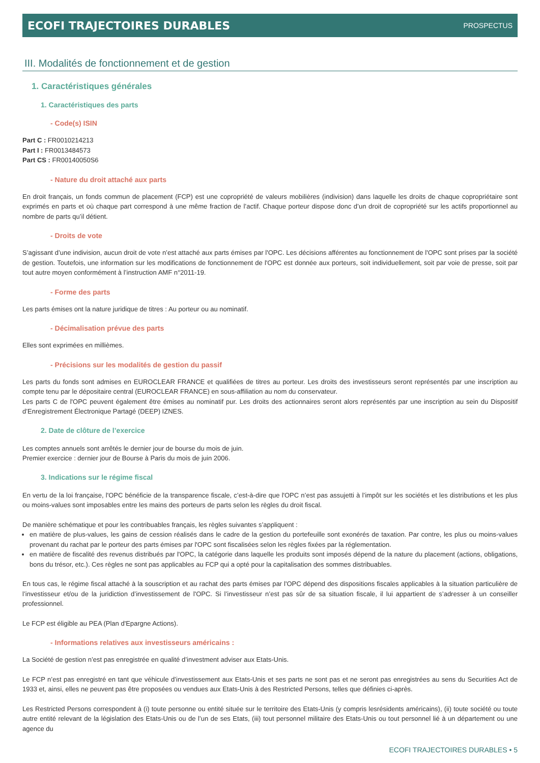ECOFI TRAJECTOIRES DURABLES PROSPECTUS
III. Modalités de fonctionnement et de gestion
1. Caractéristiques générales
1. Caractéristiques des parts
- Code(s) ISIN
Part C : FR0010214213
Part I : FR0013484573
Part CS : FR00140050S6
- Nature du droit attaché aux parts
En droit français, un fonds commun de placement (FCP) est une copropriété de valeurs mobilières (indivision) dans laquelle les droits de chaque copropriétaire sont exprimés en parts et où chaque part correspond à une même fraction de l’actif. Chaque porteur dispose donc d’un droit de copropriété sur les actifs proportionnel au nombre de parts qu’il détient.
- Droits de vote
S’agissant d’une indivision, aucun droit de vote n’est attaché aux parts émises par l'OPC. Les décisions afférentes au fonctionnement de l'OPC sont prises par la société de gestion. Toutefois, une information sur les modifications de fonctionnement de l'OPC est donnée aux porteurs, soit individuellement, soit par voie de presse, soit par tout autre moyen conformément à l’instruction AMF n°2011-19.
- Forme des parts
Les parts émises ont la nature juridique de titres : Au porteur ou au nominatif.
- Décimalisation prévue des parts
Elles sont exprimées en millièmes.
- Précisions sur les modalités de gestion du passif
Les parts du fonds sont admises en EUROCLEAR FRANCE et qualifiées de titres au porteur. Les droits des investisseurs seront représentés par une inscription au compte tenu par le dépositaire central (EUROCLEAR FRANCE) en sous-affiliation au nom du conservateur.
Les parts C de l'OPC peuvent également être émises au nominatif pur. Les droits des actionnaires seront alors représentés par une inscription au sein du Dispositif d’Enregistrement Électronique Partagé (DEEP) IZNES.
2. Date de clôture de l’exercice
Les comptes annuels sont arrêtés le dernier jour de bourse du mois de juin.
Premier exercice : dernier jour de Bourse à Paris du mois de juin 2006.
3. Indications sur le régime fiscal
En vertu de la loi française, l'OPC bénéficie de la transparence fiscale, c’est-à-dire que l'OPC n’est pas assujetti à l’impôt sur les sociétés et les distributions et les plus ou moins-values sont imposables entre les mains des porteurs de parts selon les règles du droit fiscal.
De manière schématique et pour les contribuables français, les règles suivantes s’appliquent :
en matière de plus-values, les gains de cession réalisés dans le cadre de la gestion du portefeuille sont exonérés de taxation. Par contre, les plus ou moins-values provenant du rachat par le porteur des parts émises par l'OPC sont fiscalisées selon les règles fixées par la réglementation.
en matière de fiscalité des revenus distribués par l'OPC, la catégorie dans laquelle les produits sont imposés dépend de la nature du placement (actions, obligations, bons du trésor, etc.). Ces règles ne sont pas applicables au FCP qui a opté pour la capitalisation des sommes distribuables.
En tous cas, le régime fiscal attaché à la souscription et au rachat des parts émises par l'OPC dépend des dispositions fiscales applicables à la situation particulière de l’investisseur et/ou de la juridiction d’investissement de l'OPC. Si l’investisseur n’est pas sûr de sa situation fiscale, il lui appartient de s’adresser à un conseiller professionnel.
Le FCP est éligible au PEA (Plan d'Epargne Actions).
- Informations relatives aux investisseurs américains :
La Société de gestion n’est pas enregistrée en qualité d’investment adviser aux Etats-Unis.
Le FCP n’est pas enregistré en tant que véhicule d’investissement aux Etats-Unis et ses parts ne sont pas et ne seront pas enregistrées au sens du Securities Act de 1933 et, ainsi, elles ne peuvent pas être proposées ou vendues aux Etats-Unis à des Restricted Persons, telles que définies ci-après.
Les Restricted Persons correspondent à (i) toute personne ou entité située sur le territoire des Etats-Unis (y compris lesrésidents américains), (ii) toute société ou toute autre entité relevant de la législation des Etats-Unis ou de l’un de ses Etats, (iii) tout personnel militaire des Etats-Unis ou tout personnel lié à un département ou une agence du
ECOFI TRAJECTOIRES DURABLES • 5